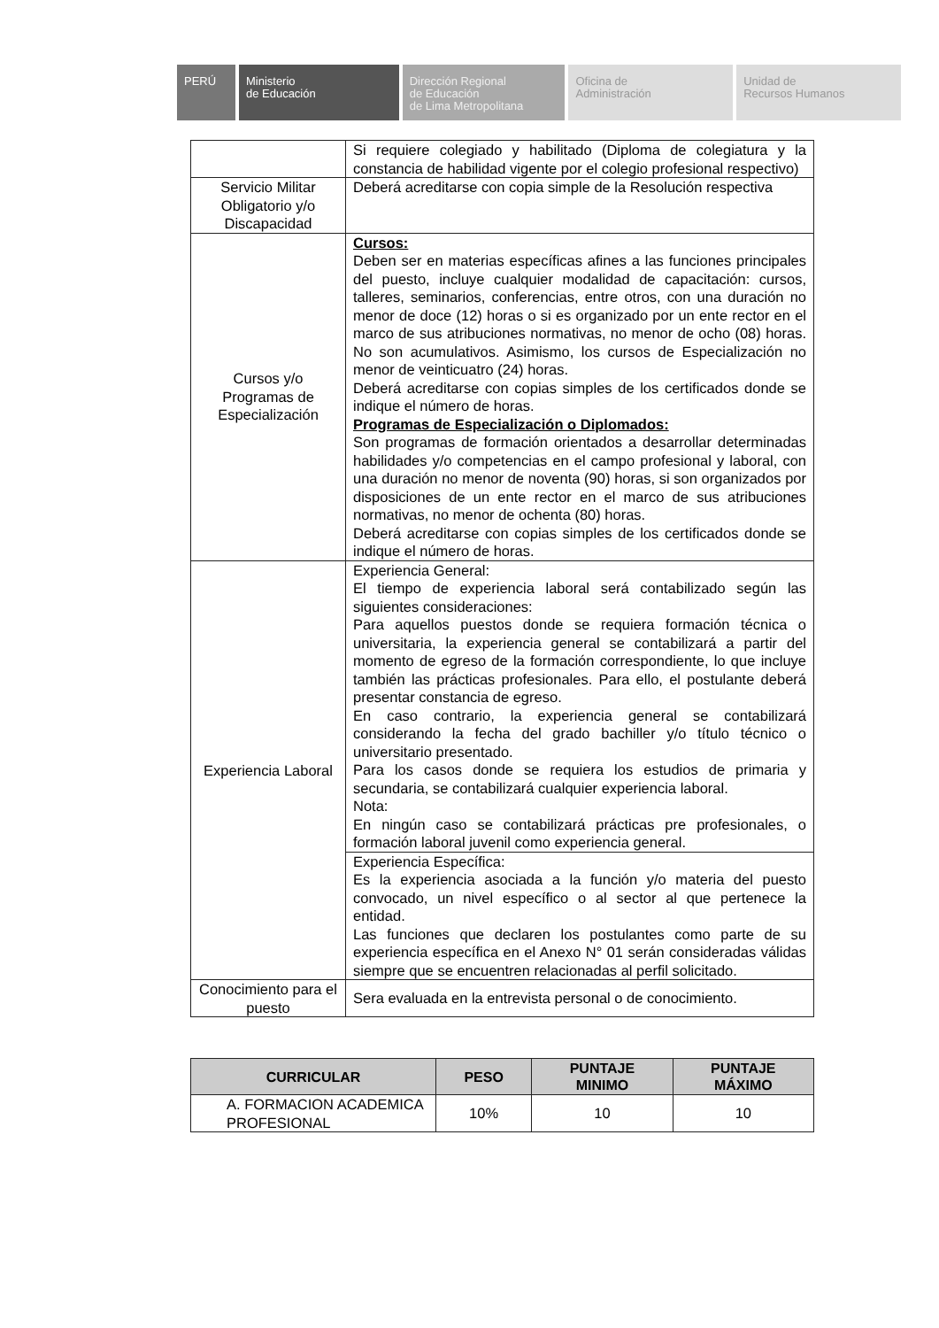PERÚ Ministerio
de Educación
Dirección Regional
de Educación
de Lima Metropolitana
Oficina de
Administración
Unidad de
Recursos Humanos
| | Si requiere colegiado y habilitado (Diploma de colegiatura y la constancia de habilidad vigente por el colegio profesional respectivo) |
| Servicio Militar Obligatorio y/o Discapacidad | Deberá acreditarse con copia simple de la Resolución respectiva |
| Cursos y/o Programas de Especialización | Cursos: Deben ser en materias específicas afines a las funciones principales del puesto, incluye cualquier modalidad de capacitación: cursos, talleres, seminarios, conferencias, entre otros, con una duración no menor de doce (12) horas o si es organizado por un ente rector en el marco de sus atribuciones normativas, no menor de ocho (08) horas. No son acumulativos. Asimismo, los cursos de Especialización no menor de veinticuatro (24) horas. Deberá acreditarse con copias simples de los certificados donde se indique el número de horas. Programas de Especialización o Diplomados: Son programas de formación orientados a desarrollar determinadas habilidades y/o competencias en el campo profesional y laboral, con una duración no menor de noventa (90) horas, si son organizados por disposiciones de un ente rector en el marco de sus atribuciones normativas, no menor de ochenta (80) horas. Deberá acreditarse con copias simples de los certificados donde se indique el número de horas. |
| Experiencia Laboral | Experiencia General: El tiempo de experiencia laboral será contabilizado según las siguientes consideraciones: Para aquellos puestos donde se requiera formación técnica o universitaria, la experiencia general se contabilizará a partir del momento de egreso de la formación correspondiente, lo que incluye también las prácticas profesionales. Para ello, el postulante deberá presentar constancia de egreso. En caso contrario, la experiencia general se contabilizará considerando la fecha del grado bachiller y/o título técnico o universitario presentado. Para los casos donde se requiera los estudios de primaria y secundaria, se contabilizará cualquier experiencia laboral. Nota: En ningún caso se contabilizará prácticas pre profesionales, o formación laboral juvenil como experiencia general. |
| | Experiencia Específica: Es la experiencia asociada a la función y/o materia del puesto convocado, un nivel específico o al sector al que pertenece la entidad. Las funciones que declaren los postulantes como parte de su experiencia específica en el Anexo N° 01 serán consideradas válidas siempre que se encuentren relacionadas al perfil solicitado. |
| Conocimiento para el puesto | Sera evaluada en la entrevista personal o de conocimiento. |
| CURRICULAR | PESO | PUNTAJE MINIMO | PUNTAJE MÁXIMO |
| --- | --- | --- | --- |
| A. FORMACION ACADEMICA PROFESIONAL | 10% | 10 | 10 |